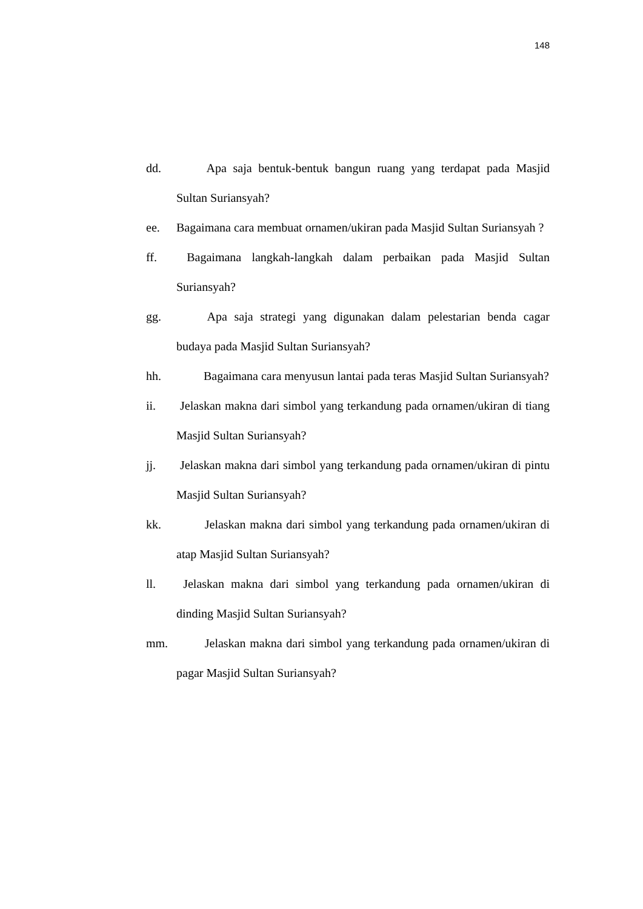148
dd. Apa saja bentuk-bentuk bangun ruang yang terdapat pada Masjid Sultan Suriansyah?
ee. Bagaimana cara membuat ornamen/ukiran pada Masjid Sultan Suriansyah ?
ff. Bagaimana langkah-langkah dalam perbaikan pada Masjid Sultan Suriansyah?
gg. Apa saja strategi yang digunakan dalam pelestarian benda cagar budaya pada Masjid Sultan Suriansyah?
hh. Bagaimana cara menyusun lantai pada teras Masjid Sultan Suriansyah?
ii. Jelaskan makna dari simbol yang terkandung pada ornamen/ukiran di tiang Masjid Sultan Suriansyah?
jj. Jelaskan makna dari simbol yang terkandung pada ornamen/ukiran di pintu Masjid Sultan Suriansyah?
kk. Jelaskan makna dari simbol yang terkandung pada ornamen/ukiran di atap Masjid Sultan Suriansyah?
ll. Jelaskan makna dari simbol yang terkandung pada ornamen/ukiran di dinding Masjid Sultan Suriansyah?
mm. Jelaskan makna dari simbol yang terkandung pada ornamen/ukiran di pagar Masjid Sultan Suriansyah?